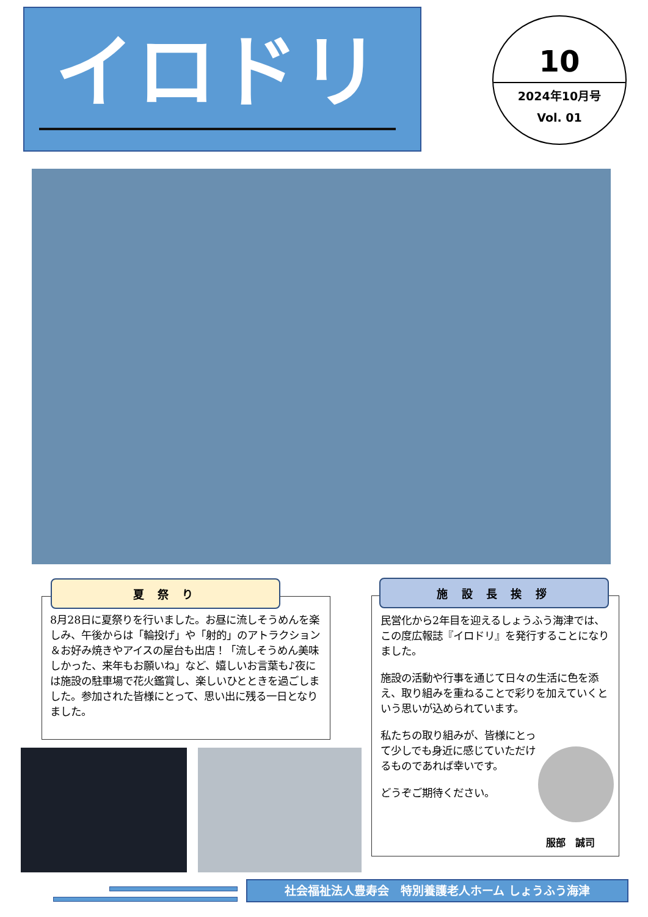イロドリ
10
2024年10月号
Vol. 01
8月28日に夏祭りを行いました。お昼に流しそうめんを楽しみ、午後からは「輪投げ」や「射的」のアトラクション＆お好み焼きやアイスの屋台も出店！「流しそうめん美味しかった、来年もお願いね」など、嬉しいお言葉も♪夜には施設の駐車場で花火鑑賞し、楽しいひとときを過ごしました。参加された皆様にとって、思い出に残る一日となりました。
夏 祭 り
民営化から2年目を迎えるしょうふう海津では、この度広報誌『イロドリ』を発行することになりました。
施設の活動や行事を通じて日々の生活に色を添え、取り組みを重ねることで彩りを加えていくという思いが込められています。
私たちの取り組みが、皆様にとって少しでも身近に感じていただけるものであれば幸いです。
どうぞご期待ください。
服部　誠司
施 設 長 挨 拶
社会福祉法人豊寿会　特別養護老人ホーム しょうふう海津